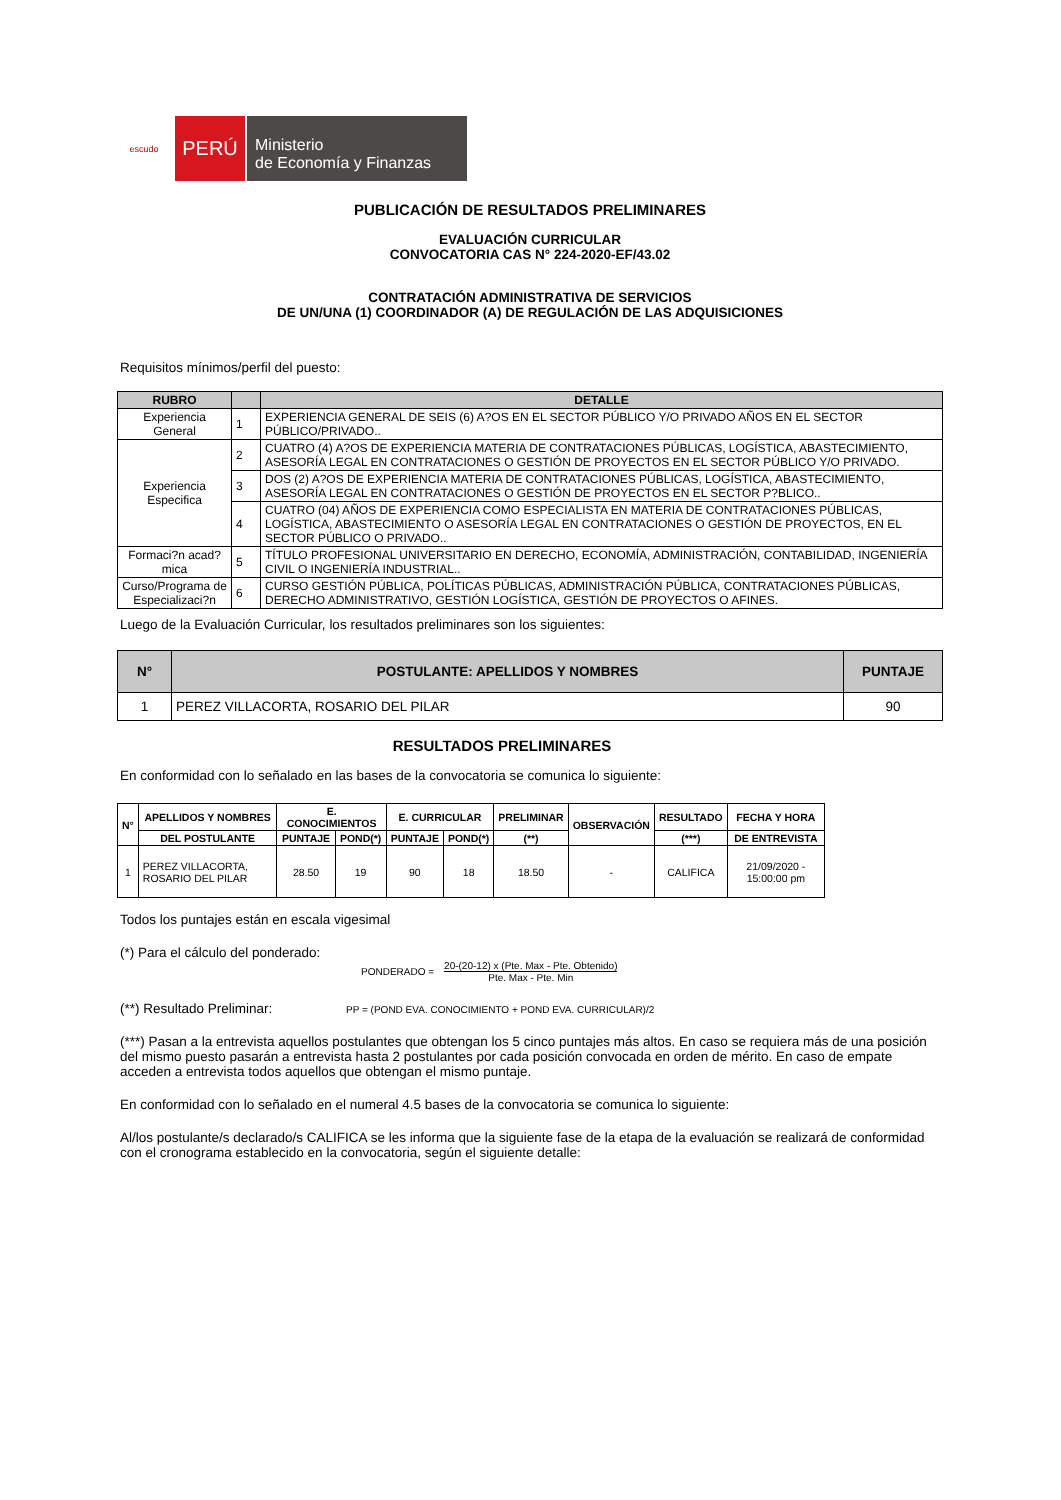escudo
PERÚ
Ministerio
de Economía y Finanzas
PUBLICACIÓN DE RESULTADOS PRELIMINARES
EVALUACIÓN CURRICULAR
CONVOCATORIA CAS N° 224-2020-EF/43.02
CONTRATACIÓN ADMINISTRATIVA DE SERVICIOS
DE UN/UNA (1) COORDINADOR (A) DE REGULACIÓN DE LAS ADQUISICIONES
Requisitos mínimos/perfil del puesto:
| RUBRO | | DETALLE |
| --- | --- | --- |
| Experiencia General | 1 | EXPERIENCIA GENERAL DE SEIS (6) A?OS EN EL SECTOR PÚBLICO Y/O PRIVADO AÑOS EN EL SECTOR PÚBLICO/PRIVADO.. |
| Experiencia Especifica | 2 | CUATRO (4) A?OS DE EXPERIENCIA MATERIA DE CONTRATACIONES PÚBLICAS, LOGÍSTICA, ABASTECIMIENTO, ASESORÍA LEGAL EN CONTRATACIONES O GESTIÓN DE PROYECTOS EN EL SECTOR PÚBLICO Y/O PRIVADO. |
| | 3 | DOS (2) A?OS DE EXPERIENCIA MATERIA DE CONTRATACIONES PÚBLICAS, LOGÍSTICA, ABASTECIMIENTO, ASESORÍA LEGAL EN CONTRATACIONES O GESTIÓN DE PROYECTOS EN EL SECTOR P?BLICO.. |
| | 4 | CUATRO (04) AÑOS DE EXPERIENCIA COMO ESPECIALISTA EN MATERIA DE CONTRATACIONES PÚBLICAS, LOGÍSTICA, ABASTECIMIENTO O ASESORÍA LEGAL EN CONTRATACIONES O GESTIÓN DE PROYECTOS, EN EL SECTOR PÚBLICO O PRIVADO.. |
| Formaci?n acad?mica | 5 | TÍTULO PROFESIONAL UNIVERSITARIO EN DERECHO, ECONOMÍA, ADMINISTRACIÓN, CONTABILIDAD, INGENIERÍA CIVIL O INGENIERÍA INDUSTRIAL.. |
| Curso/Programa de Especializaci?n | 6 | CURSO GESTIÓN PÚBLICA, POLÍTICAS PÚBLICAS, ADMINISTRACIÓN PÚBLICA, CONTRATACIONES PÚBLICAS, DERECHO ADMINISTRATIVO, GESTIÓN LOGÍSTICA, GESTIÓN DE PROYECTOS O AFINES. |
Luego de la Evaluación Curricular, los resultados preliminares son los siguientes:
| N° | POSTULANTE: APELLIDOS Y NOMBRES | PUNTAJE |
| --- | --- | --- |
| 1 | PEREZ VILLACORTA, ROSARIO DEL PILAR | 90 |
RESULTADOS PRELIMINARES
En conformidad con lo señalado en las bases de la convocatoria se comunica lo siguiente:
| N° | APELLIDOS Y NOMBRES | E. CONOCIMIENTOS | | E. CURRICULAR | | PRELIMINAR | OBSERVACIÓN | RESULTADO | FECHA Y HORA |
| --- | --- | --- | --- | --- | --- | --- | --- | --- | --- |
| | DEL POSTULANTE | PUNTAJE | POND(*) | PUNTAJE | POND(*) | (**) | | (***) | DE ENTREVISTA |
| 1 | PEREZ VILLACORTA, ROSARIO DEL PILAR | 28.50 | 19 | 90 | 18 | 18.50 | - | CALIFICA | 21/09/2020 - 15:00:00 pm |
Todos los puntajes están en escala vigesimal
(*) Para el cálculo del ponderado:
PONDERADO = 20-(20-12) x (Pte. Max - Pte. Obtenido)
Pte. Max - Pte. Min
(**) Resultado Preliminar: PP = (POND EVA. CONOCIMIENTO + POND EVA. CURRICULAR)/2
(***) Pasan a la entrevista aquellos postulantes que obtengan los 5 cinco puntajes más altos. En caso se requiera más de una posición del mismo puesto pasarán a entrevista hasta 2 postulantes por cada posición convocada en orden de mérito. En caso de empate acceden a entrevista todos aquellos que obtengan el mismo puntaje.
En conformidad con lo señalado en el numeral 4.5 bases de la convocatoria se comunica lo siguiente:
Al/los postulante/s declarado/s CALIFICA se les informa que la siguiente fase de la etapa de la evaluación se realizará de conformidad con el cronograma establecido en la convocatoria, según el siguiente detalle: